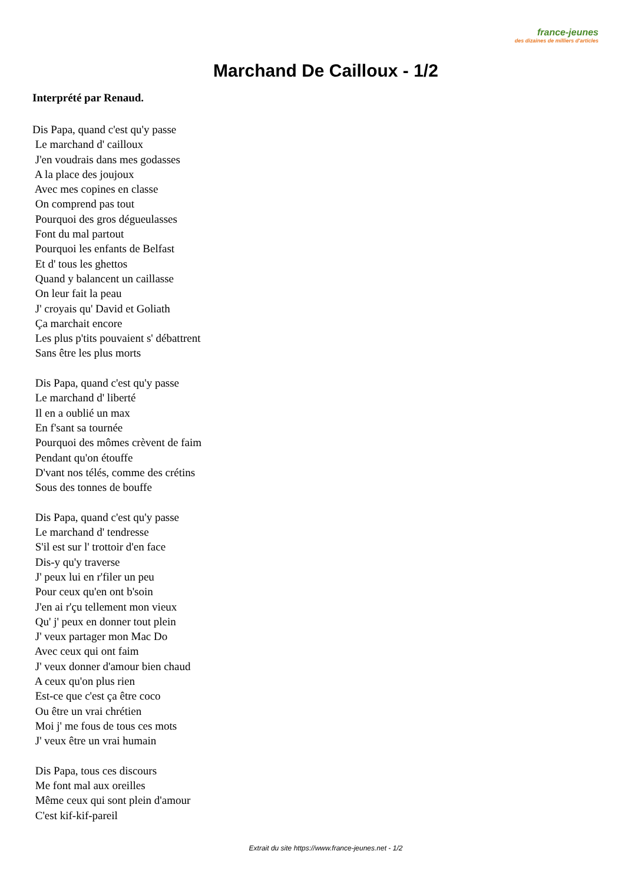france-jeunes
des dizaines de milliers d'articles
Marchand De Cailloux - 1/2
Interprété par Renaud.
Dis Papa, quand c'est qu'y passe Le marchand d' cailloux J'en voudrais dans mes godasses A la place des joujoux Avec mes copines en classe On comprend pas tout Pourquoi des gros dégueulasses Font du mal partout Pourquoi les enfants de Belfast Et d' tous les ghettos Quand y balancent un caillasse On leur fait la peau J' croyais qu' David et Goliath Ça marchait encore Les plus p'tits pouvaient s' débattrent Sans être les plus morts Dis Papa, quand c'est qu'y passe Le marchand d' liberté Il en a oublié un max En f'sant sa tournée Pourquoi des mômes crèvent de faim Pendant qu'on étouffe D'vant nos télés, comme des crétins Sous des tonnes de bouffe Dis Papa, quand c'est qu'y passe Le marchand d' tendresse S'il est sur l' trottoir d'en face Dis-y qu'y traverse J' peux lui en r'filer un peu Pour ceux qu'en ont b'soin J'en ai r'çu tellement mon vieux Qu' j' peux en donner tout plein J' veux partager mon Mac Do Avec ceux qui ont faim J' veux donner d'amour bien chaud A ceux qu'on plus rien Est-ce que c'est ça être coco Ou être un vrai chrétien Moi j' me fous de tous ces mots J' veux être un vrai humain Dis Papa, tous ces discours Me font mal aux oreilles Même ceux qui sont plein d'amour C'est kif-kif-pareil
Extrait du site https://www.france-jeunes.net - 1/2